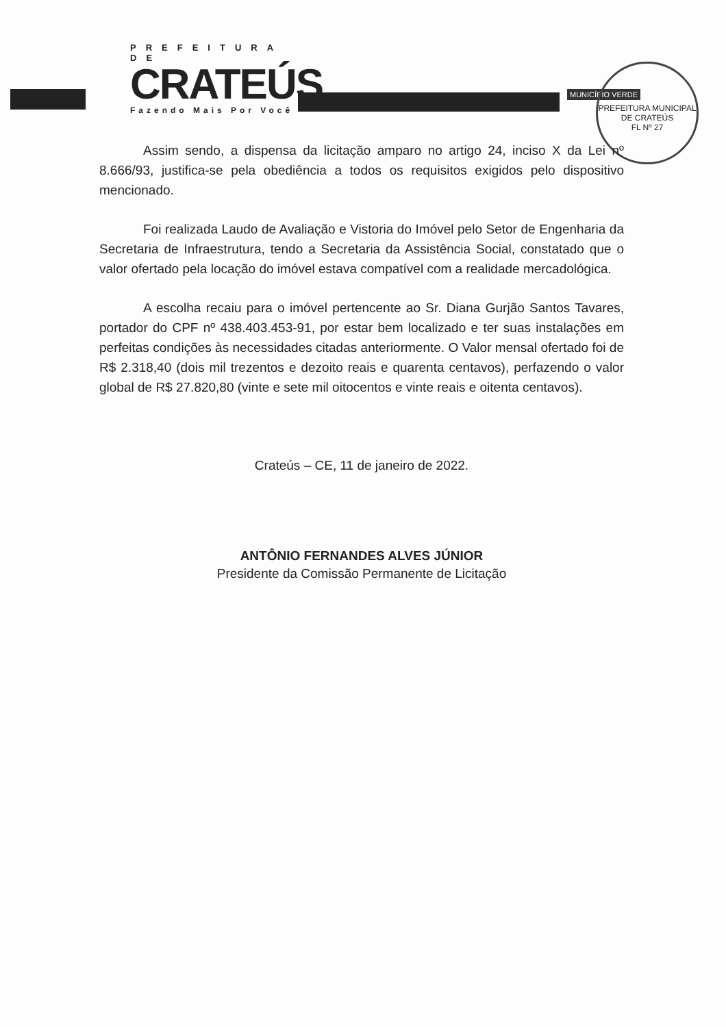PREFEITURA DE
CRATEÚS
Fazendo Mais Por Você
MUNICÍPIO VERDE
PREFEITURA MUNICIPAL DE CRATEÚS
FL Nº 27
Assim sendo, a dispensa da licitação amparo no artigo 24, inciso X da Lei nº 8.666/93, justifica-se pela obediência a todos os requisitos exigidos pelo dispositivo mencionado.
Foi realizada Laudo de Avaliação e Vistoria do Imóvel pelo Setor de Engenharia da Secretaria de Infraestrutura, tendo a Secretaria da Assistência Social, constatado que o valor ofertado pela locação do imóvel estava compatível com a realidade mercadológica.
A escolha recaiu para o imóvel pertencente ao Sr. Diana Gurjão Santos Tavares, portador do CPF nº 438.403.453-91, por estar bem localizado e ter suas instalações em perfeitas condições às necessidades citadas anteriormente. O Valor mensal ofertado foi de R$ 2.318,40 (dois mil trezentos e dezoito reais e quarenta centavos), perfazendo o valor global de R$ 27.820,80 (vinte e sete mil oitocentos e vinte reais e oitenta centavos).
Crateús – CE, 11 de janeiro de 2022.
ANTÔNIO FERNANDES ALVES JÚNIOR
Presidente da Comissão Permanente de Licitação